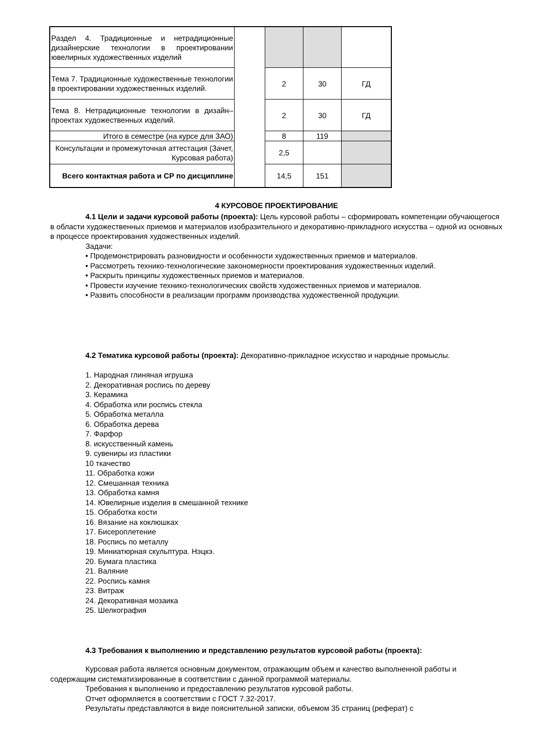| Раздел 4. Традиционные и нетрадиционные дизайнерские технологии в проектировании ювелирных художественных изделий | | | | |
| Тема 7. Традиционные художественные технологии в проектировании художественных изделий. | | 2 | 30 | ГД |
| Тема 8. Нетрадиционные технологии в дизайн–проектах художественных изделий. | | 2 | 30 | ГД |
| Итого в семестре (на курсе для ЗАО) | | 8 | 119 | |
| Консультации и промежуточная аттестация (Зачет, Курсовая работа) | | 2,5 | | |
| Всего контактная работа и СР по дисциплине | | 14,5 | 151 | |
4 КУРСОВОЕ ПРОЕКТИРОВАНИЕ
4.1 Цели и задачи курсовой работы (проекта): Цель курсовой работы – сформировать компетенции обучающегося в области художественных приемов и материалов изобразительного и декоративно-прикладного искусства – одной из основных в процессе проектирования художественных изделий.
Задачи:
• Продемонстрировать разновидности и особенности художественных приемов и материалов.
• Рассмотреть технико-технологические закономерности проектирования художественных изделий.
• Раскрыть принципы художественных приемов и материалов.
• Провести изучение технико-технологических свойств художественных приемов и материалов.
• Развить способности в реализации программ производства художественной продукции.
4.2 Тематика курсовой работы (проекта): Декоративно-прикладное искусство и народные промыслы.
1. Народная глиняная игрушка
2. Декоративная роспись по дереву
3. Керамика
4. Обработка или роспись стекла
5. Обработка металла
6. Обработка дерева
7. Фарфор
8. искусственный камень
9. сувениры из пластики
10 ткачество
11. Обработка кожи
12. Смешанная техника
13. Обработка камня
14. Ювелирные изделия в смешанной технике
15. Обработка кости
16. Вязание на коклюшках
17. Бисероплетение
18. Роспись по металлу
19. Миниатюрная скульптура. Нэцкэ.
20. Бумага пластика
21. Валяние
22. Роспись камня
23. Витраж
24. Декоративная мозаика
25. Шелкография
4.3 Требования к выполнению и представлению результатов курсовой работы (проекта):
Курсовая работа является основным документом, отражающим объем и качество выполненной работы и содержащим систематизированные в соответствии с данной программой материалы.
Требования к выполнению и предоставлению результатов курсовой работы.
Отчет оформляется в соответствии с ГОСТ 7.32-2017.
Результаты представляются в виде пояснительной записки, объемом 35 страниц (реферат) с